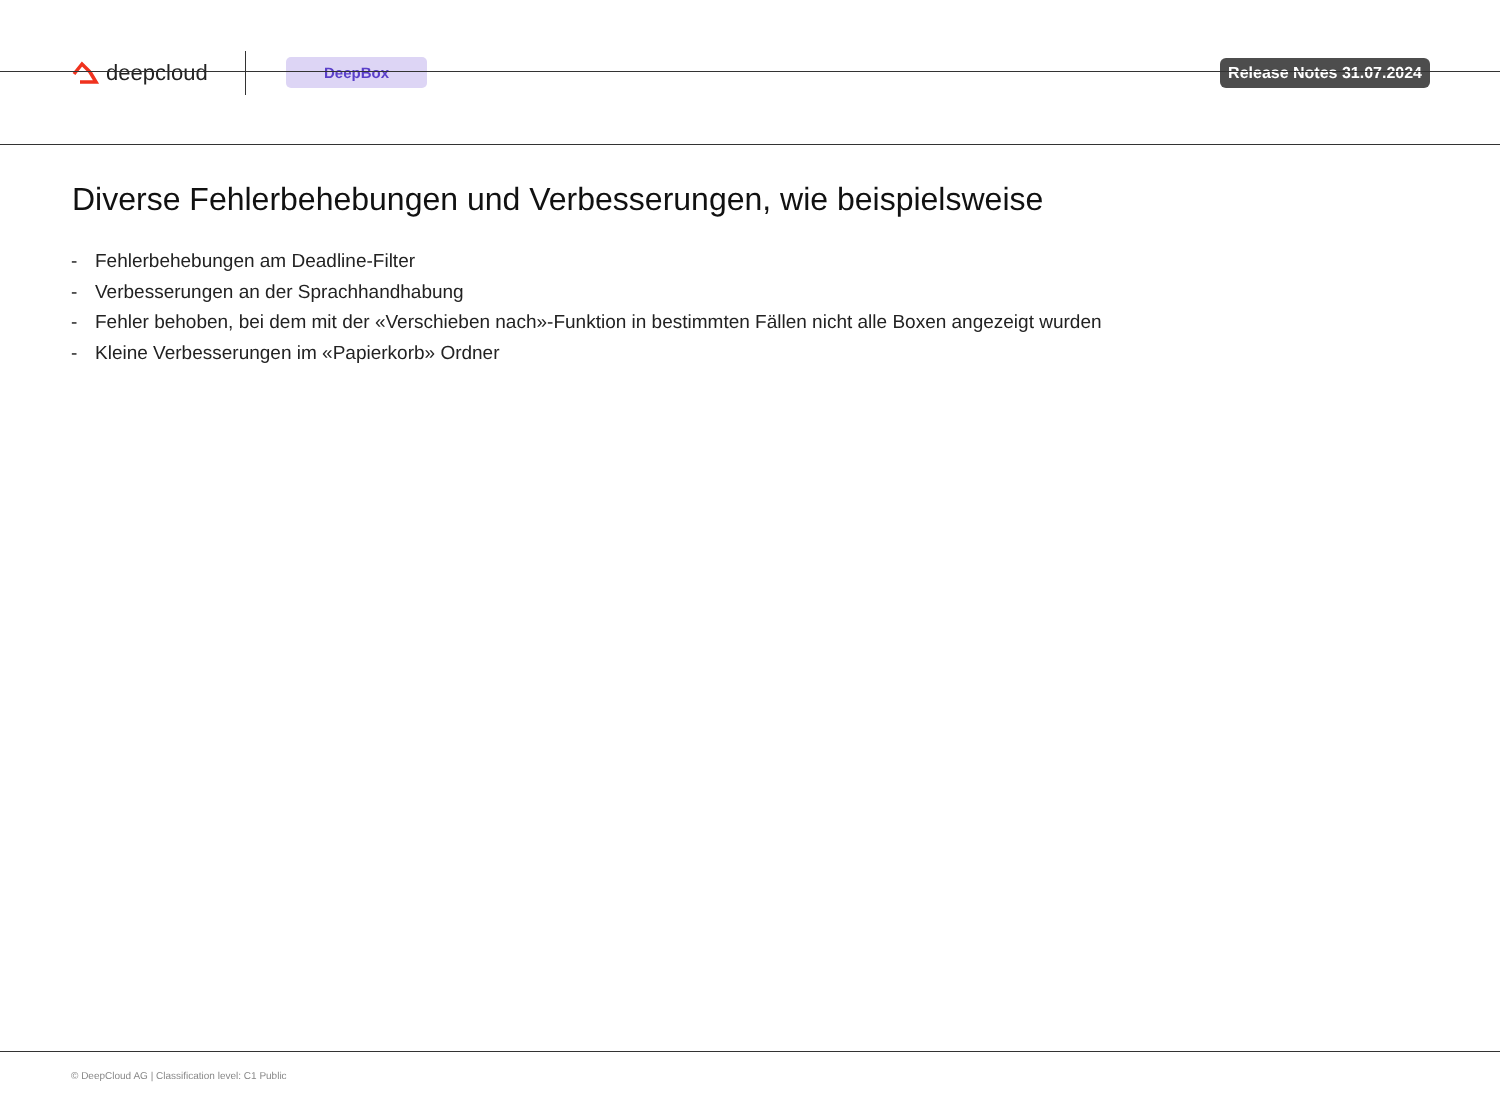deepcloud
DeepBox
Release Notes 31.07.2024
Diverse Fehlerbehebungen und Verbesserungen, wie beispielsweise
- Fehlerbehebungen am Deadline-Filter
- Verbesserungen an der Sprachhandhabung
- Fehler behoben, bei dem mit der «Verschieben nach»-Funktion in bestimmten Fällen nicht alle Boxen angezeigt wurden
- Kleine Verbesserungen im «Papierkorb» Ordner
© DeepCloud AG | Classification level: C1 Public